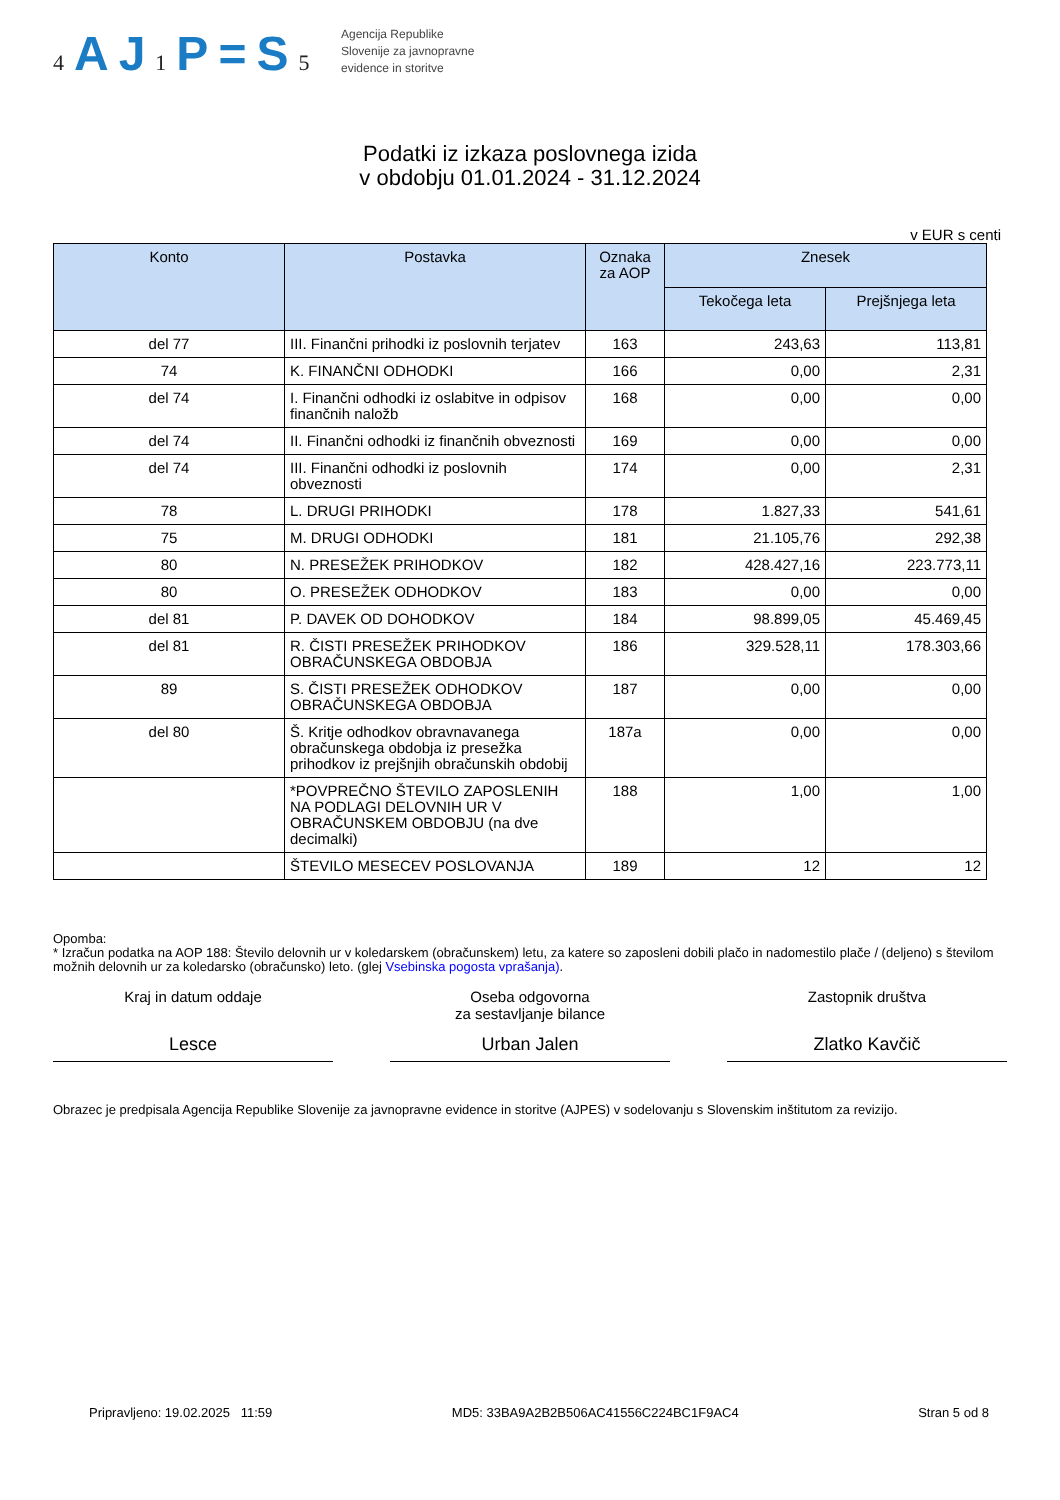4 AJ1 P=S5
Agencija Republike
Slovenije za javnopravne
evidence in storitve
Podatki iz izkaza poslovnega izida
v obdobju 01.01.2024 - 31.12.2024
v EUR s centi
| Konto | Postavka | Oznaka za AOP | Znesek | |
| --- | --- | --- | --- | --- |
| | | | Tekočega leta | Prejšnjega leta |
| del 77 | III. Finančni prihodki iz poslovnih terjatev | 163 | 243,63 | 113,81 |
| 74 | K. FINANČNI ODHODKI | 166 | 0,00 | 2,31 |
| del 74 | I. Finančni odhodki iz oslabitve in odpisov finančnih naložb | 168 | 0,00 | 0,00 |
| del 74 | II. Finančni odhodki iz finančnih obveznosti | 169 | 0,00 | 0,00 |
| del 74 | III. Finančni odhodki iz poslovnih obveznosti | 174 | 0,00 | 2,31 |
| 78 | L. DRUGI PRIHODKI | 178 | 1.827,33 | 541,61 |
| 75 | M. DRUGI ODHODKI | 181 | 21.105,76 | 292,38 |
| 80 | N. PRESEŽEK PRIHODKOV | 182 | 428.427,16 | 223.773,11 |
| 80 | O. PRESEŽEK ODHODKOV | 183 | 0,00 | 0,00 |
| del 81 | P. DAVEK OD DOHODKOV | 184 | 98.899,05 | 45.469,45 |
| del 81 | R. ČISTI PRESEŽEK PRIHODKOV OBRAČUNSKEGA OBDOBJA | 186 | 329.528,11 | 178.303,66 |
| 89 | S. ČISTI PRESEŽEK ODHODKOV OBRAČUNSKEGA OBDOBJA | 187 | 0,00 | 0,00 |
| del 80 | Š. Kritje odhodkov obravnavanega obračunskega obdobja iz presežka prihodkov iz prejšnjih obračunskih obdobij | 187a | 0,00 | 0,00 |
| | *POVPREČNO ŠTEVILO ZAPOSLENIH NA PODLAGI DELOVNIH UR V OBRAČUNSKEM OBDOBJU (na dve decimalki) | 188 | 1,00 | 1,00 |
| | ŠTEVILO MESECEV POSLOVANJA | 189 | 12 | 12 |
Opomba:
* Izračun podatka na AOP 188: Število delovnih ur v koledarskem (obračunskem) letu, za katere so zaposleni dobili plačo in nadomestilo plače / (deljeno) s številom možnih delovnih ur za koledarsko (obračunsko) leto. (glej Vsebinska pogosta vprašanja).
Kraj in datum oddaje
Lesce
Oseba odgovorna
za sestavljanje bilance
Urban Jalen
Zastopnik društva
Zlatko Kavčič
Obrazec je predpisala Agencija Republike Slovenije za javnopravne evidence in storitve (AJPES) v sodelovanju s Slovenskim inštitutom za revizijo.
Pripravljeno: 19.02.2025 11:59 MD5: 33BA9A2B2B506AC41556C224BC1F9AC4 Stran 5 od 8